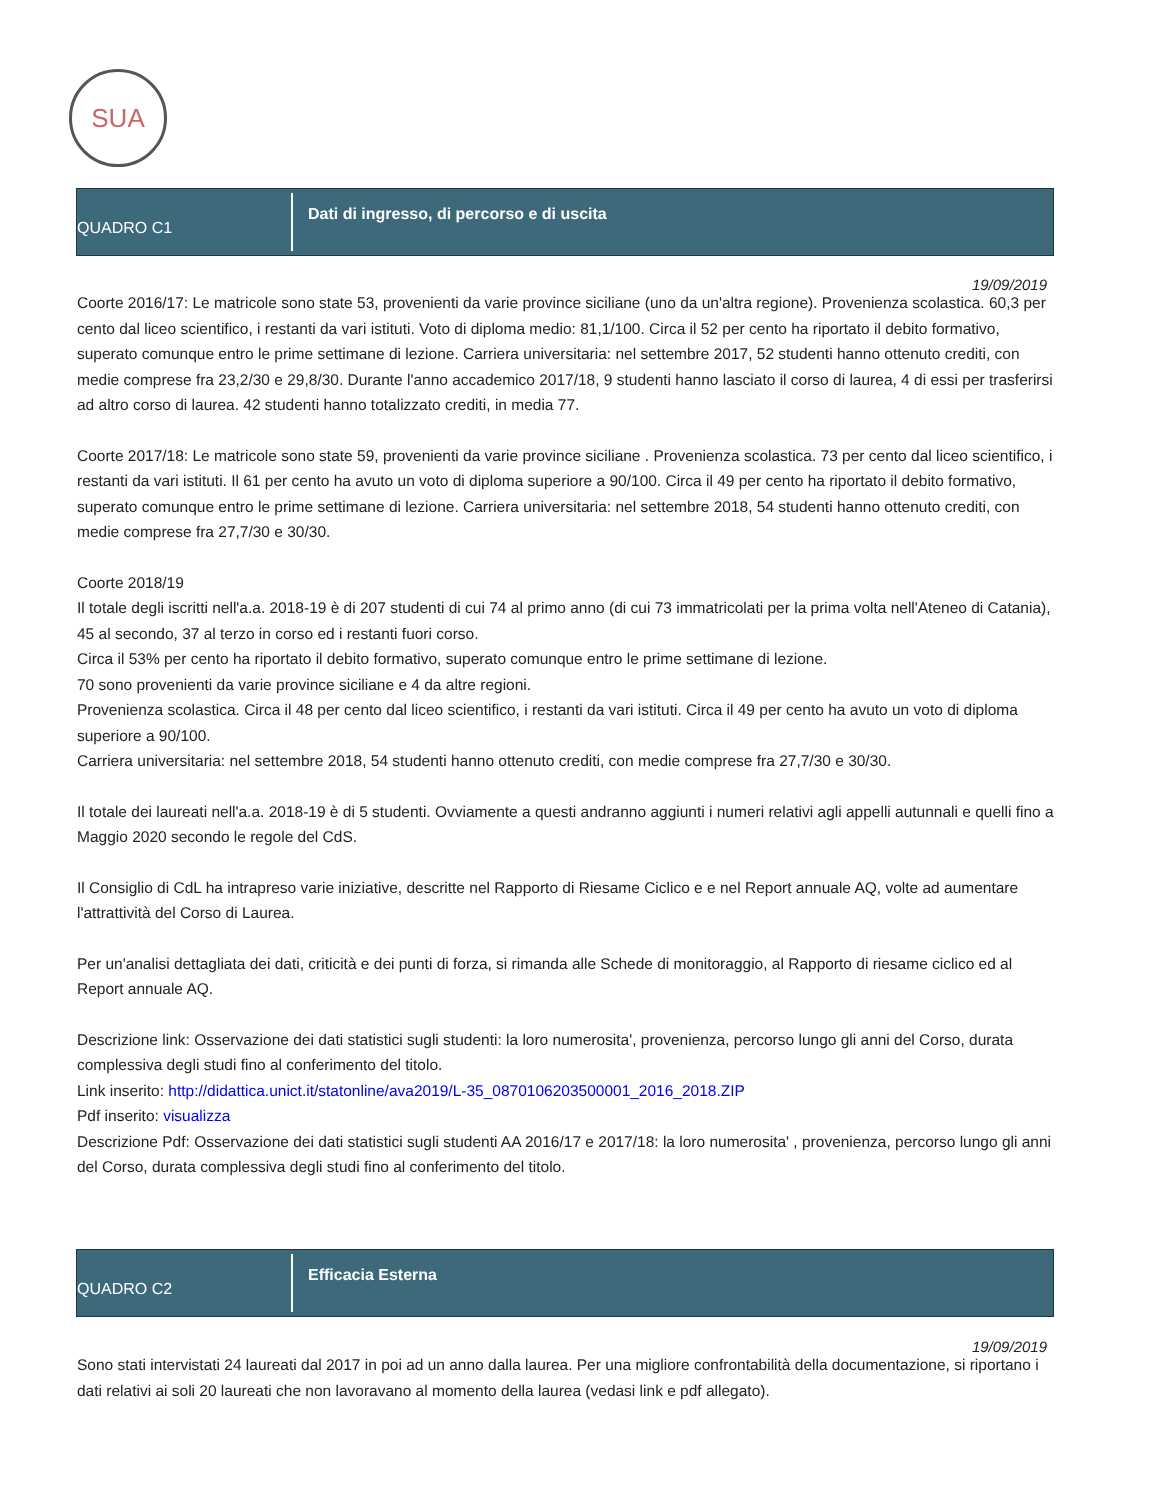SUA
QUADRO C1
Dati di ingresso, di percorso e di uscita
19/09/2019
Coorte 2016/17: Le matricole sono state 53, provenienti da varie province siciliane (uno da un'altra regione). Provenienza scolastica. 60,3 per cento dal liceo scientifico, i restanti da vari istituti. Voto di diploma medio: 81,1/100. Circa il 52 per cento ha riportato il debito formativo, superato comunque entro le prime settimane di lezione. Carriera universitaria: nel settembre 2017, 52 studenti hanno ottenuto crediti, con medie comprese fra 23,2/30 e 29,8/30. Durante l'anno accademico 2017/18, 9 studenti hanno lasciato il corso di laurea, 4 di essi per trasferirsi ad altro corso di laurea. 42 studenti hanno totalizzato crediti, in media 77.
Coorte 2017/18: Le matricole sono state 59, provenienti da varie province siciliane . Provenienza scolastica. 73 per cento dal liceo scientifico, i restanti da vari istituti. Il 61 per cento ha avuto un voto di diploma superiore a 90/100. Circa il 49 per cento ha riportato il debito formativo, superato comunque entro le prime settimane di lezione. Carriera universitaria: nel settembre 2018, 54 studenti hanno ottenuto crediti, con medie comprese fra 27,7/30 e 30/30.
Coorte 2018/19
Il totale degli iscritti nell'a.a. 2018-19 è di 207 studenti di cui 74 al primo anno (di cui 73 immatricolati per la prima volta nell'Ateneo di Catania), 45 al secondo, 37 al terzo in corso ed i restanti fuori corso.
Circa il 53% per cento ha riportato il debito formativo, superato comunque entro le prime settimane di lezione.
70 sono provenienti da varie province siciliane e 4 da altre regioni.
Provenienza scolastica. Circa il 48 per cento dal liceo scientifico, i restanti da vari istituti. Circa il 49 per cento ha avuto un voto di diploma superiore a 90/100.
Carriera universitaria: nel settembre 2018, 54 studenti hanno ottenuto crediti, con medie comprese fra 27,7/30 e 30/30.
Il totale dei laureati nell'a.a. 2018-19 è di 5 studenti. Ovviamente a questi andranno aggiunti i numeri relativi agli appelli autunnali e quelli fino a Maggio 2020 secondo le regole del CdS.
Il Consiglio di CdL ha intrapreso varie iniziative, descritte nel Rapporto di Riesame Ciclico e e nel Report annuale AQ, volte ad aumentare l'attrattività del Corso di Laurea.
Per un'analisi dettagliata dei dati, criticità e dei punti di forza, si rimanda alle Schede di monitoraggio, al Rapporto di riesame ciclico ed al Report annuale AQ.
Descrizione link: Osservazione dei dati statistici sugli studenti: la loro numerosita', provenienza, percorso lungo gli anni del Corso, durata complessiva degli studi fino al conferimento del titolo.
Link inserito: http://didattica.unict.it/statonline/ava2019/L-35_0870106203500001_2016_2018.ZIP
Pdf inserito: visualizza
Descrizione Pdf: Osservazione dei dati statistici sugli studenti AA 2016/17 e 2017/18: la loro numerosita' , provenienza, percorso lungo gli anni del Corso, durata complessiva degli studi fino al conferimento del titolo.
QUADRO C2
Efficacia Esterna
19/09/2019
Sono stati intervistati 24 laureati dal 2017 in poi ad un anno dalla laurea. Per una migliore confrontabilità della documentazione, si riportano i dati relativi ai soli 20 laureati che non lavoravano al momento della laurea (vedasi link e pdf allegato).